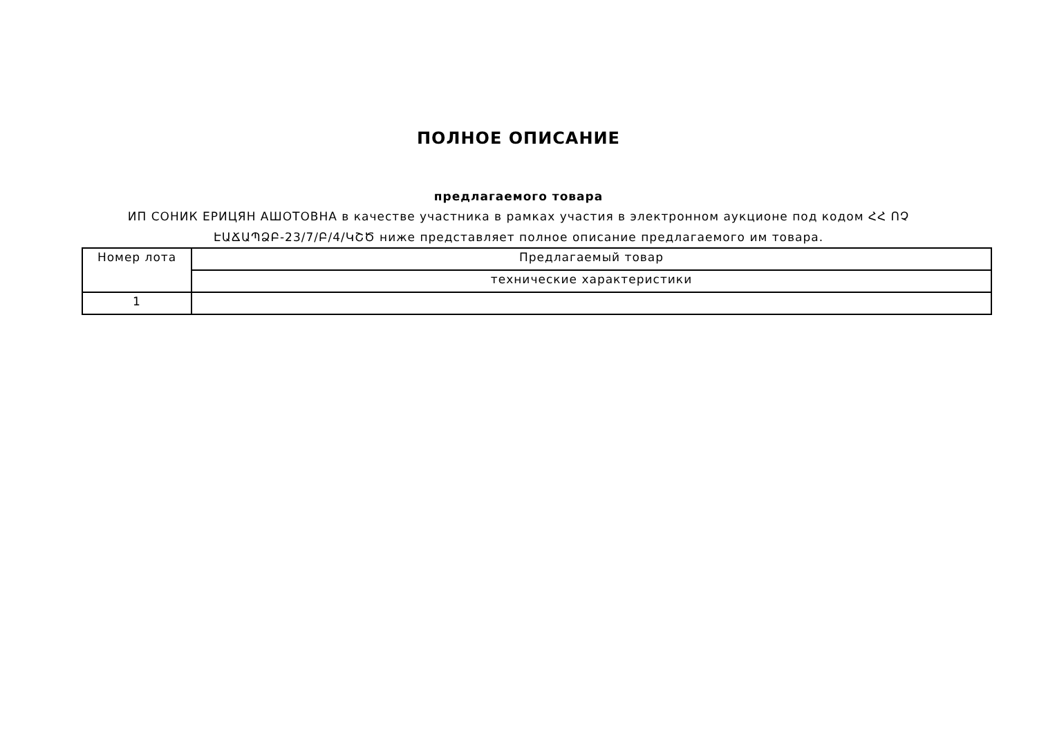ПОЛНОЕ ОПИСАНИЕ
предлагаемого товара
ИП СОНИК ЕРИЦЯН АШОТОВНА в качестве участника в рамках участия в электронном аукционе под кодом ՀՀ ՈՉ ԷԱՃԱՊՁԲ-23/7/Բ/4/ԿՇԾ ниже представляет полное описание предлагаемого им товара.
| Номер лота | Предлагаемый товар |
| | технические характеристики |
| 1 | |